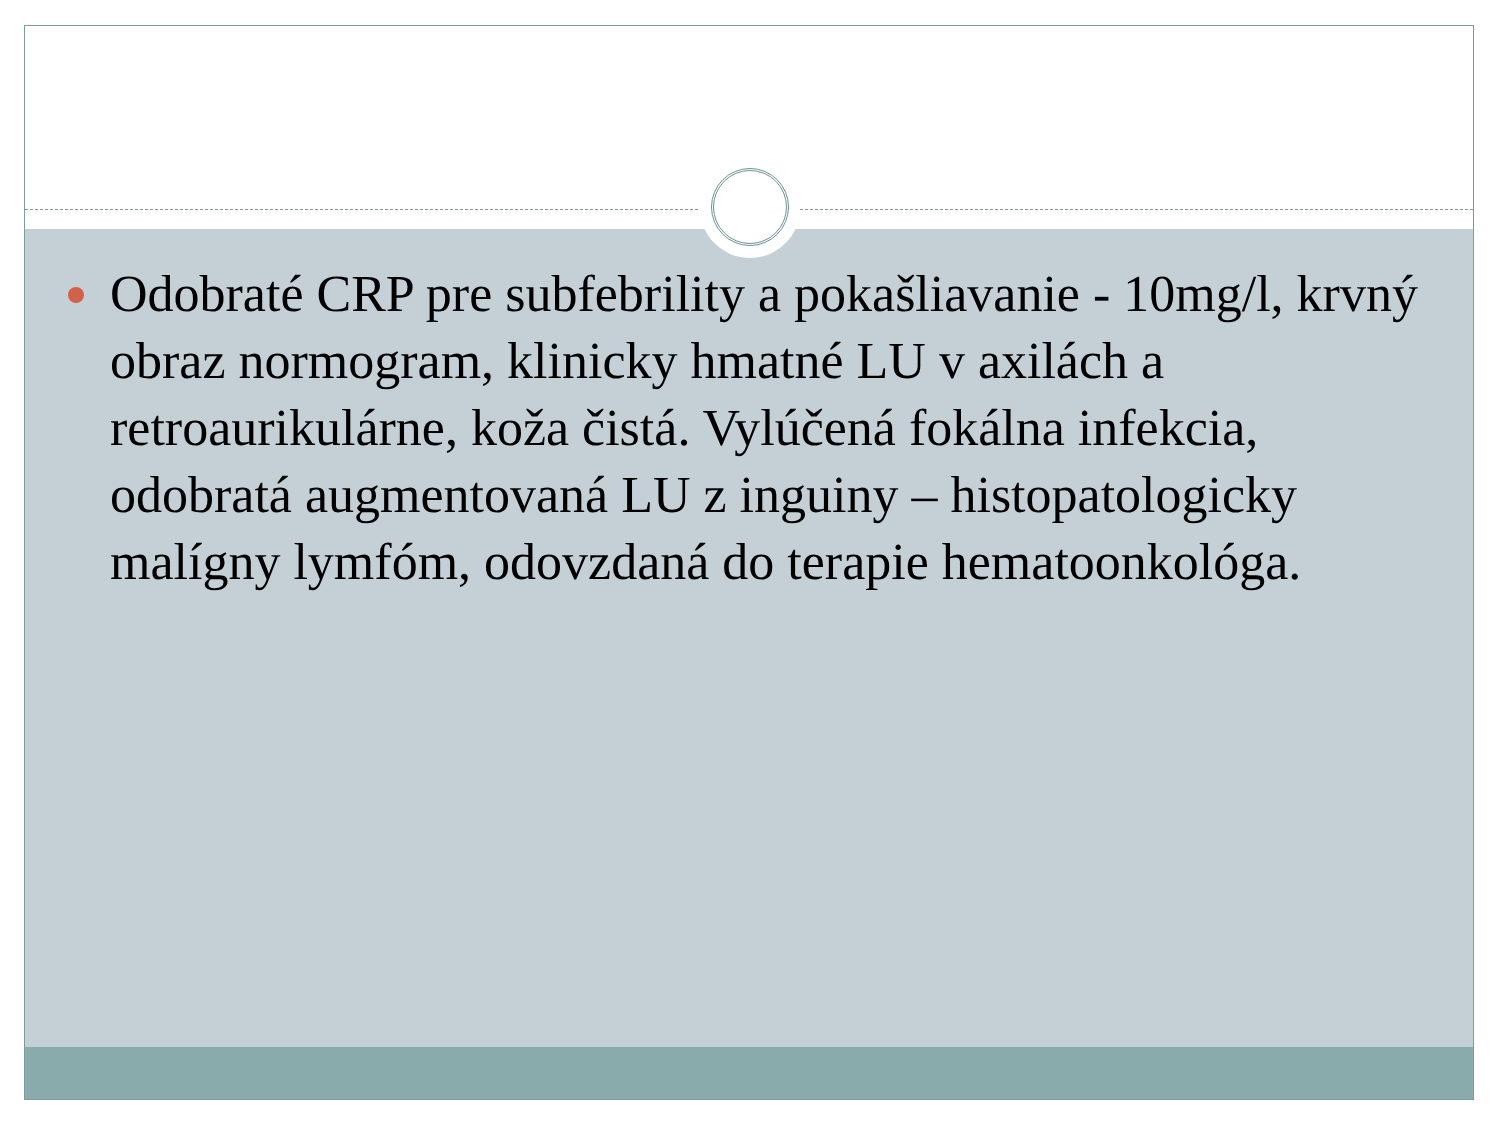Odobraté CRP pre subfebrility a pokašliavanie - 10mg/l, krvný obraz normogram, klinicky hmatné LU v axilách a retroaurikulárne, koža čistá. Vylúčená fokálna infekcia, odobratá augmentovaná LU z inguiny – histopatologicky malígny lymfóm, odovzdaná do terapie hematoonkológa.